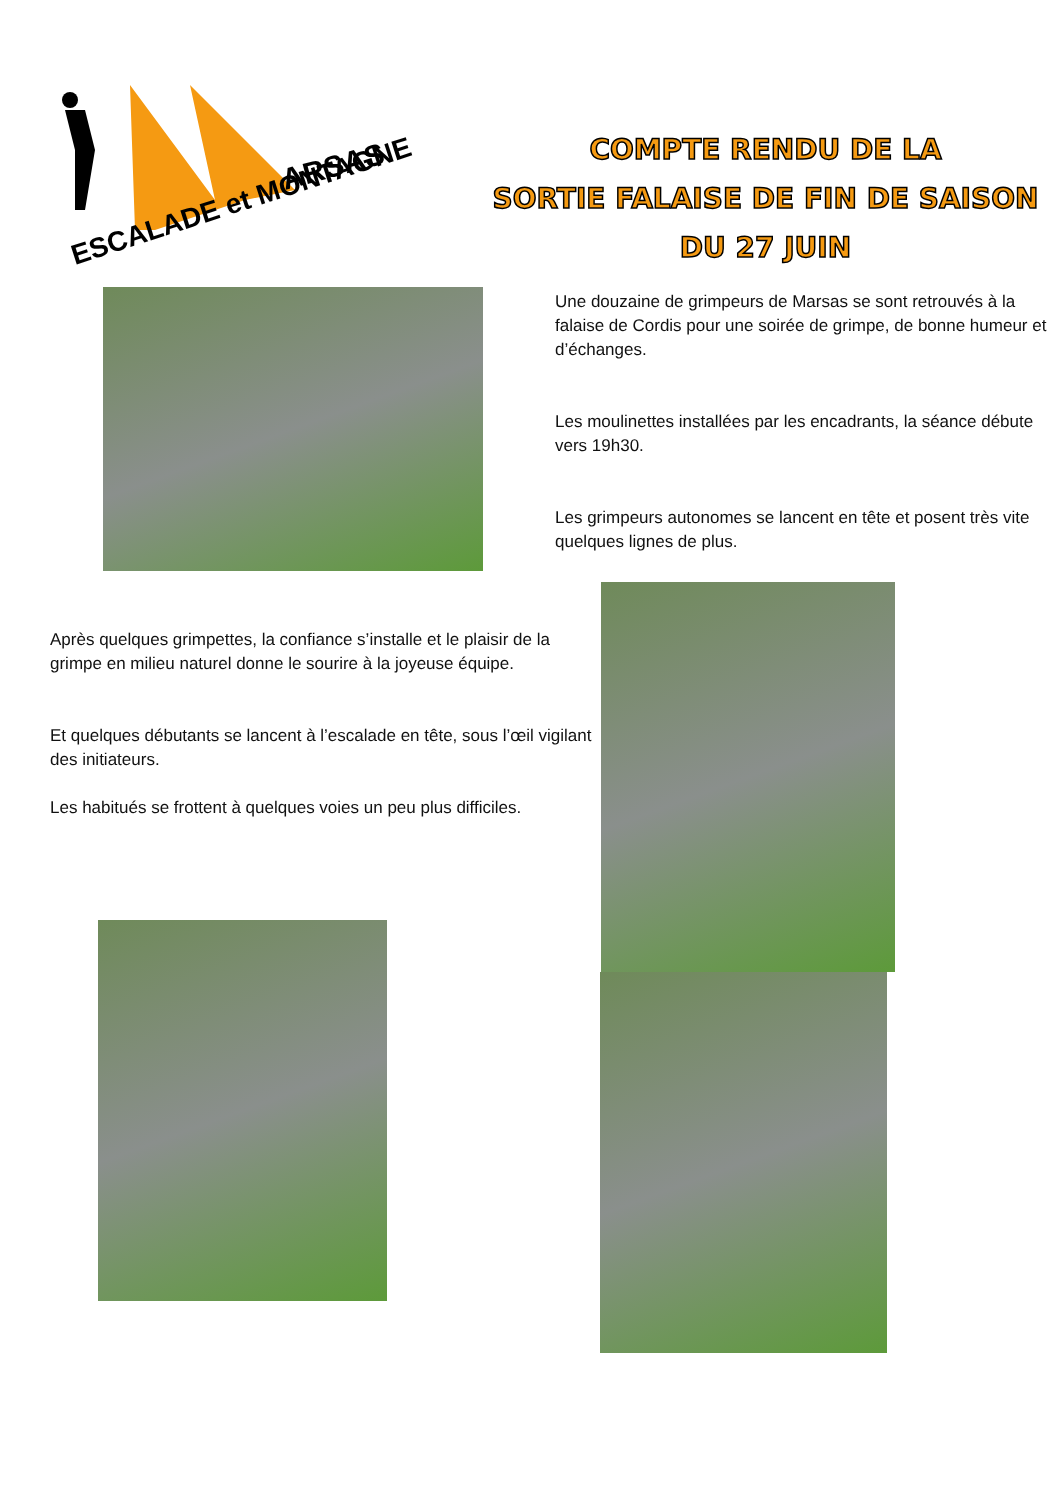ARSAS
ESCALADE et MONTAGNE
COMPTE RENDU DE LA
SORTIE FALAISE DE FIN DE SAISON
DU 27 JUIN
Une douzaine de grimpeurs de Marsas se sont retrouvés à la falaise de Cordis pour une soirée de grimpe, de bonne humeur et d’échanges.
Les moulinettes installées par les encadrants, la séance débute vers 19h30.
Les grimpeurs autonomes se lancent en tête et posent très vite quelques lignes de plus.
Après quelques grimpettes, la confiance s’installe et le plaisir de la grimpe en milieu naturel donne le sourire à la joyeuse équipe.
Et quelques débutants se lancent à l’escalade en tête, sous l’œil vigilant des initiateurs.
Les habitués se frottent à quelques voies un peu plus difficiles.